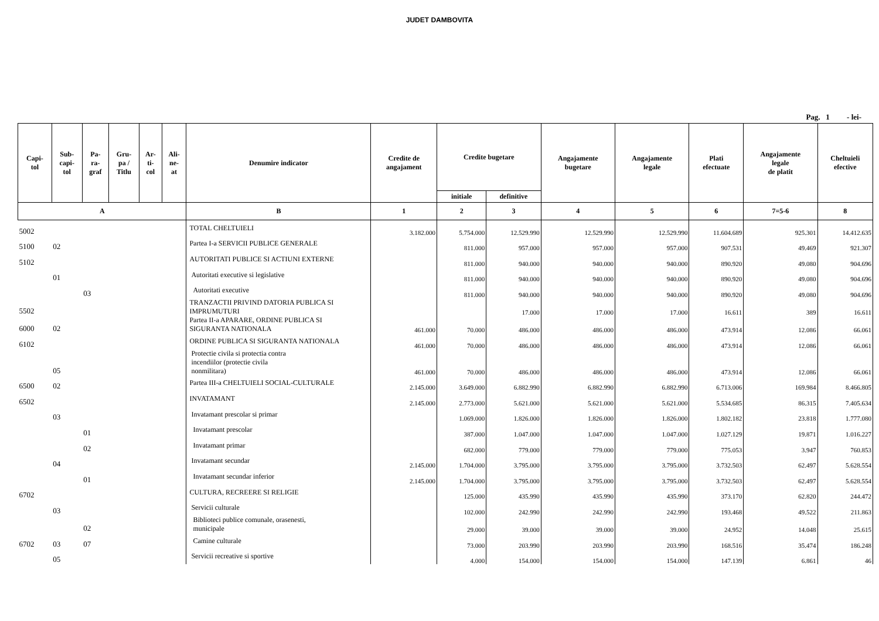JUDET DAMBOVITA
Pag. 1 - lei-
| Capi- tol | Sub- capi- tol | Pa- ra- graf | Gru- pa / Titlu | Ar- ti- col | Ali- ne- at | Denumire indicator | Credite de angajament | Credite bugetare | | Angajamente bugetare | Angajamente legale | Plati efectuate | Angajamente legale de platit | Cheltuieli efective |
| --- | --- | --- | --- | --- | --- | --- | --- | --- | --- | --- | --- | --- | --- | --- |
| | | | | | | | | initiale | definitive | | | | | |
| A | | | | | | B | 1 | 2 | 3 | 4 | 5 | 6 | 7=5-6 | 8 |
| 5002 | | | | | | TOTAL CHELTUIELI | 3.182.000 | 5.754.000 | 12.529.990 | 12.529.990 | 12.529.990 | 11.604.689 | 925.301 | 14.412.635 |
| 5100 | 02 | | | | | Partea I-a SERVICII PUBLICE GENERALE | | 811.000 | 957.000 | 957.000 | 957.000 | 907.531 | 49.469 | 921.307 |
| 5102 | | | | | | AUTORITATI PUBLICE SI ACTIUNI EXTERNE | | 811.000 | 940.000 | 940.000 | 940.000 | 890.920 | 49.080 | 904.696 |
| | 01 | | | | | Autoritati executive si legislative | | 811.000 | 940.000 | 940.000 | 940.000 | 890.920 | 49.080 | 904.696 |
| | | 03 | | | | Autoritati executive | | 811.000 | 940.000 | 940.000 | 940.000 | 890.920 | 49.080 | 904.696 |
| 5502 | | | | | | TRANZACTII PRIVIND DATORIA PUBLICA SI IMPRUMUTURI | | | 17.000 | 17.000 | 17.000 | 16.611 | 389 | 16.611 |
| 6000 | 02 | | | | | Partea II-a APARARE, ORDINE PUBLICA SI SIGURANTA NATIONALA | 461.000 | 70.000 | 486.000 | 486.000 | 486.000 | 473.914 | 12.086 | 66.061 |
| 6102 | | | | | | ORDINE PUBLICA SI SIGURANTA NATIONALA | 461.000 | 70.000 | 486.000 | 486.000 | 486.000 | 473.914 | 12.086 | 66.061 |
| | 05 | | | | | Protectie civila si protectia contra incendiilor (protectie civila nonmilitara) | 461.000 | 70.000 | 486.000 | 486.000 | 486.000 | 473.914 | 12.086 | 66.061 |
| 6500 | 02 | | | | | Partea III-a CHELTUIELI SOCIAL-CULTURALE | 2.145.000 | 3.649.000 | 6.882.990 | 6.882.990 | 6.882.990 | 6.713.006 | 169.984 | 8.466.805 |
| 6502 | | | | | | INVATAMANT | 2.145.000 | 2.773.000 | 5.621.000 | 5.621.000 | 5.621.000 | 5.534.685 | 86.315 | 7.405.634 |
| | 03 | | | | | Invatamant prescolar si primar | | 1.069.000 | 1.826.000 | 1.826.000 | 1.826.000 | 1.802.182 | 23.818 | 1.777.080 |
| | | 01 | | | | Invatamant prescolar | | 387.000 | 1.047.000 | 1.047.000 | 1.047.000 | 1.027.129 | 19.871 | 1.016.227 |
| | | 02 | | | | Invatamant primar | | 682.000 | 779.000 | 779.000 | 779.000 | 775.053 | 3.947 | 760.853 |
| | 04 | | | | | Invatamant secundar | 2.145.000 | 1.704.000 | 3.795.000 | 3.795.000 | 3.795.000 | 3.732.503 | 62.497 | 5.628.554 |
| | | 01 | | | | Invatamant secundar inferior | 2.145.000 | 1.704.000 | 3.795.000 | 3.795.000 | 3.795.000 | 3.732.503 | 62.497 | 5.628.554 |
| 6702 | | | | | | CULTURA, RECREERE SI RELIGIE | | 125.000 | 435.990 | 435.990 | 435.990 | 373.170 | 62.820 | 244.472 |
| | 03 | | | | | Servicii culturale | | 102.000 | 242.990 | 242.990 | 242.990 | 193.468 | 49.522 | 211.863 |
| | | 02 | | | | Biblioteci publice comunale, orasenesti, municipale | | 29.000 | 39.000 | 39.000 | 39.000 | 24.952 | 14.048 | 25.615 |
| 6702 | 03 | 07 | | | | Camine culturale | | 73.000 | 203.990 | 203.990 | 203.990 | 168.516 | 35.474 | 186.248 |
| | 05 | | | | | Servicii recreative si sportive | | 4.000 | 154.000 | 154.000 | 154.000 | 147.139 | 6.861 | 46 |